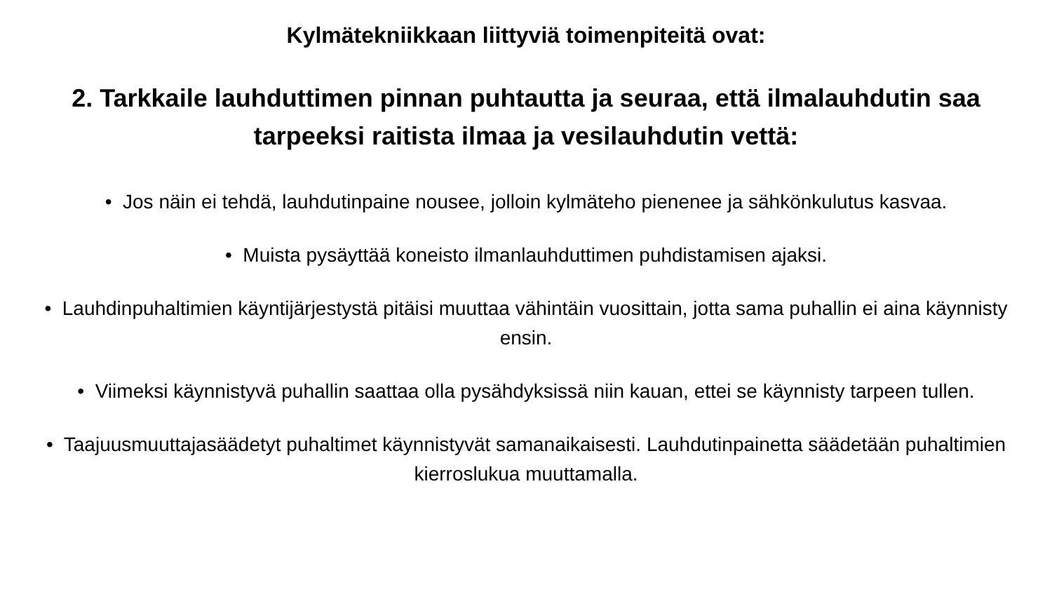Kylmätekniikkaan liittyviä toimenpiteitä ovat:
2. Tarkkaile lauhduttimen pinnan puhtautta ja seuraa, että ilmalauhdutin saa tarpeeksi raitista ilmaa ja vesilauhdutin vettä:
• Jos näin ei tehdä, lauhdutinpaine nousee, jolloin kylmäteho pienenee ja sähkönkulutus kasvaa.
• Muista pysäyttää koneisto ilmanlauhduttimen puhdistamisen ajaksi.
• Lauhdinpuhaltimien käyntijärjestystä pitäisi muuttaa vähintäin vuosittain, jotta sama puhallin ei aina käynnisty ensin.
• Viimeksi käynnistyvä puhallin saattaa olla pysähdyksissä niin kauan, ettei se käynnisty tarpeen tullen.
• Taajuusmuuttajasäädetyt puhaltimet käynnistyvät samanaikaisesti. Lauhdutinpainetta säädetään puhaltimien kierroslukua muuttamalla.